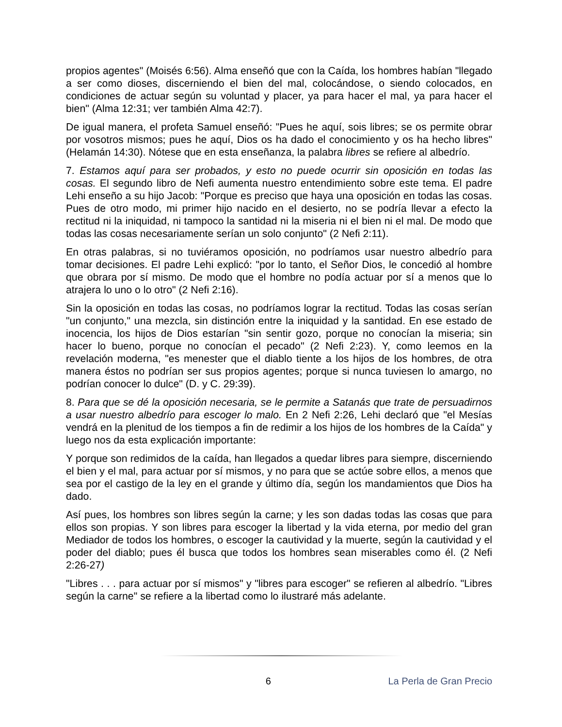propios agentes" (Moisés 6:56). Alma enseñó que con la Caída, los hombres habían "llegado a ser como dioses, discerniendo el bien del mal, colocándose, o siendo colocados, en condiciones de actuar según su voluntad y placer, ya para hacer el mal, ya para hacer el bien" (Alma 12:31; ver también Alma 42:7).
De igual manera, el profeta Samuel enseñó: "Pues he aquí, sois libres; se os permite obrar por vosotros mismos; pues he aquí, Dios os ha dado el conocimiento y os ha hecho libres" (Helamán 14:30). Nótese que en esta enseñanza, la palabra libres se refiere al albedrío.
7. Estamos aquí para ser probados, y esto no puede ocurrir sin oposición en todas las cosas. El segundo libro de Nefi aumenta nuestro entendimiento sobre este tema. El padre Lehi enseño a su hijo Jacob: "Porque es preciso que haya una oposición en todas las cosas. Pues de otro modo, mi primer hijo nacido en el desierto, no se podría llevar a efecto la rectitud ni la iniquidad, ni tampoco la santidad ni la miseria ni el bien ni el mal. De modo que todas las cosas necesariamente serían un solo conjunto" (2 Nefi 2:11).
En otras palabras, si no tuviéramos oposición, no podríamos usar nuestro albedrío para tomar decisiones. El padre Lehi explicó: "por lo tanto, el Señor Dios, le concedió al hombre que obrara por sí mismo. De modo que el hombre no podía actuar por sí a menos que lo atrajera lo uno o lo otro" (2 Nefi 2:16).
Sin la oposición en todas las cosas, no podríamos lograr la rectitud. Todas las cosas serían "un conjunto," una mezcla, sin distinción entre la iniquidad y la santidad. En ese estado de inocencia, los hijos de Dios estarían "sin sentir gozo, porque no conocían la miseria; sin hacer lo bueno, porque no conocían el pecado" (2 Nefi 2:23). Y, como leemos en la revelación moderna, "es menester que el diablo tiente a los hijos de los hombres, de otra manera éstos no podrían ser sus propios agentes; porque si nunca tuviesen lo amargo, no podrían conocer lo dulce" (D. y C. 29:39).
8. Para que se dé la oposición necesaria, se le permite a Satanás que trate de persuadirnos a usar nuestro albedrío para escoger lo malo. En 2 Nefi 2:26, Lehi declaró que "el Mesías vendrá en la plenitud de los tiempos a fin de redimir a los hijos de los hombres de la Caída" y luego nos da esta explicación importante:
Y porque son redimidos de la caída, han llegados a quedar libres para siempre, discerniendo el bien y el mal, para actuar por sí mismos, y no para que se actúe sobre ellos, a menos que sea por el castigo de la ley en el grande y último día, según los mandamientos que Dios ha dado.
Así pues, los hombres son libres según la carne; y les son dadas todas las cosas que para ellos son propias. Y son libres para escoger la libertad y la vida eterna, por medio del gran Mediador de todos los hombres, o escoger la cautividad y la muerte, según la cautividad y el poder del diablo; pues él busca que todos los hombres sean miserables como él. (2 Nefi 2:26-27)
"Libres . . . para actuar por sí mismos" y "libres para escoger" se refieren al albedrío. "Libres según la carne" se refiere a la libertad como lo ilustraré más adelante.
6 La Perla de Gran Precio